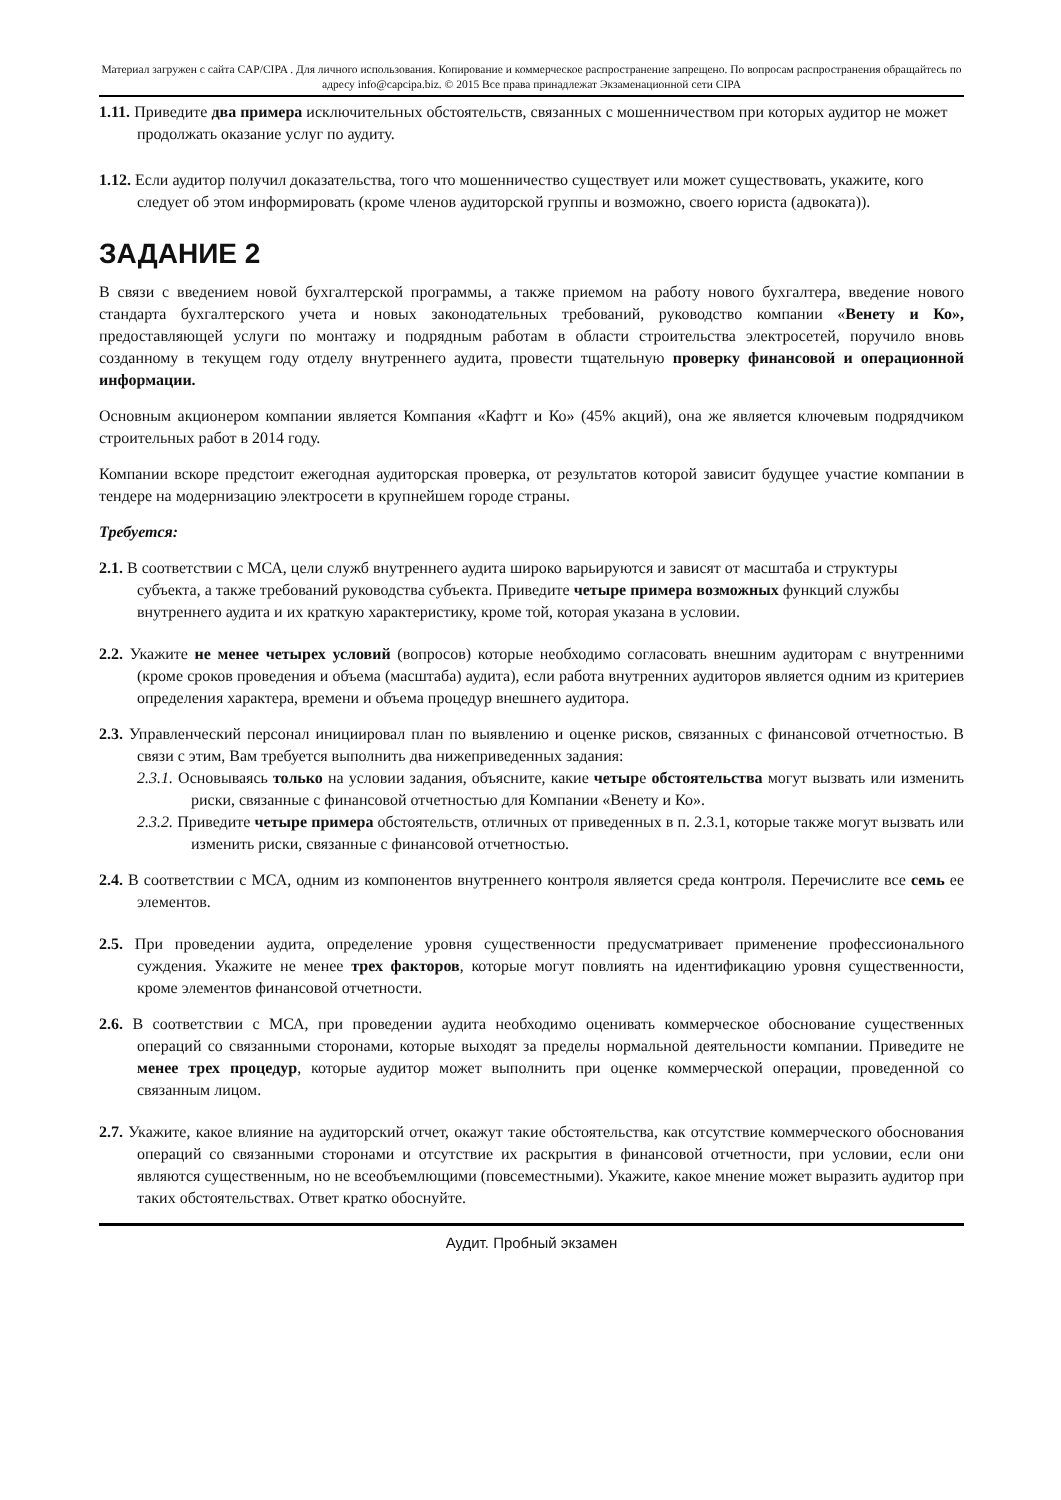Материал загружен с сайта CAP/CIPA . Для личного использования. Копирование и коммерческое распространение запрещено. По вопросам распространения обращайтесь по адресу info@capcipa.biz. © 2015 Все права принадлежат Экзаменационной сети CIPA
1.11. Приведите два примера исключительных обстоятельств, связанных с мошенничеством при которых аудитор не может продолжать оказание услуг по аудиту.
1.12. Если аудитор получил доказательства, того что мошенничество существует или может существовать, укажите, кого следует об этом информировать (кроме членов аудиторской группы и возможно, своего юриста (адвоката)).
ЗАДАНИЕ 2
В связи с введением новой бухгалтерской программы, а также приемом на работу нового бухгалтера, введение нового стандарта бухгалтерского учета и новых законодательных требований, руководство компании «Венету и Ко», предоставляющей услуги по монтажу и подрядным работам в области строительства электросетей, поручило вновь созданному в текущем году отделу внутреннего аудита, провести тщательную проверку финансовой и операционной информации.
Основным акционером компании является Компания «Кафтт и Ко» (45% акций), она же является ключевым подрядчиком строительных работ в 2014 году.
Компании вскоре предстоит ежегодная аудиторская проверка, от результатов которой зависит будущее участие компании в тендере на модернизацию электросети в крупнейшем городе страны.
Требуется:
2.1. В соответствии с МСА, цели служб внутреннего аудита широко варьируются и зависят от масштаба и структуры субъекта, а также требований руководства субъекта. Приведите четыре примера возможных функций службы внутреннего аудита и их краткую характеристику, кроме той, которая указана в условии.
2.2. Укажите не менее четырех условий (вопросов) которые необходимо согласовать внешним аудиторам с внутренними (кроме сроков проведения и объема (масштаба) аудита), если работа внутренних аудиторов является одним из критериев определения характера, времени и объема процедур внешнего аудитора.
2.3. Управленческий персонал инициировал план по выявлению и оценке рисков, связанных с финансовой отчетностью. В связи с этим, Вам требуется выполнить два нижеприведенных задания:
2.3.1. Основываясь только на условии задания, объясните, какие четыре обстоятельства могут вызвать или изменить риски, связанные с финансовой отчетностью для Компании «Венету и Ко».
2.3.2. Приведите четыре примера обстоятельств, отличных от приведенных в п. 2.3.1, которые также могут вызвать или изменить риски, связанные с финансовой отчетностью.
2.4. В соответствии с МСА, одним из компонентов внутреннего контроля является среда контроля. Перечислите все семь ее элементов.
2.5. При проведении аудита, определение уровня существенности предусматривает применение профессионального суждения. Укажите не менее трех факторов, которые могут повлиять на идентификацию уровня существенности, кроме элементов финансовой отчетности.
2.6. В соответствии с МСА, при проведении аудита необходимо оценивать коммерческое обоснование существенных операций со связанными сторонами, которые выходят за пределы нормальной деятельности компании. Приведите не менее трех процедур, которые аудитор может выполнить при оценке коммерческой операции, проведенной со связанным лицом.
2.7. Укажите, какое влияние на аудиторский отчет, окажут такие обстоятельства, как отсутствие коммерческого обоснования операций со связанными сторонами и отсутствие их раскрытия в финансовой отчетности, при условии, если они являются существенным, но не всеобъемлющими (повсеместными). Укажите, какое мнение может выразить аудитор при таких обстоятельствах. Ответ кратко обоснуйте.
Аудит. Пробный экзамен